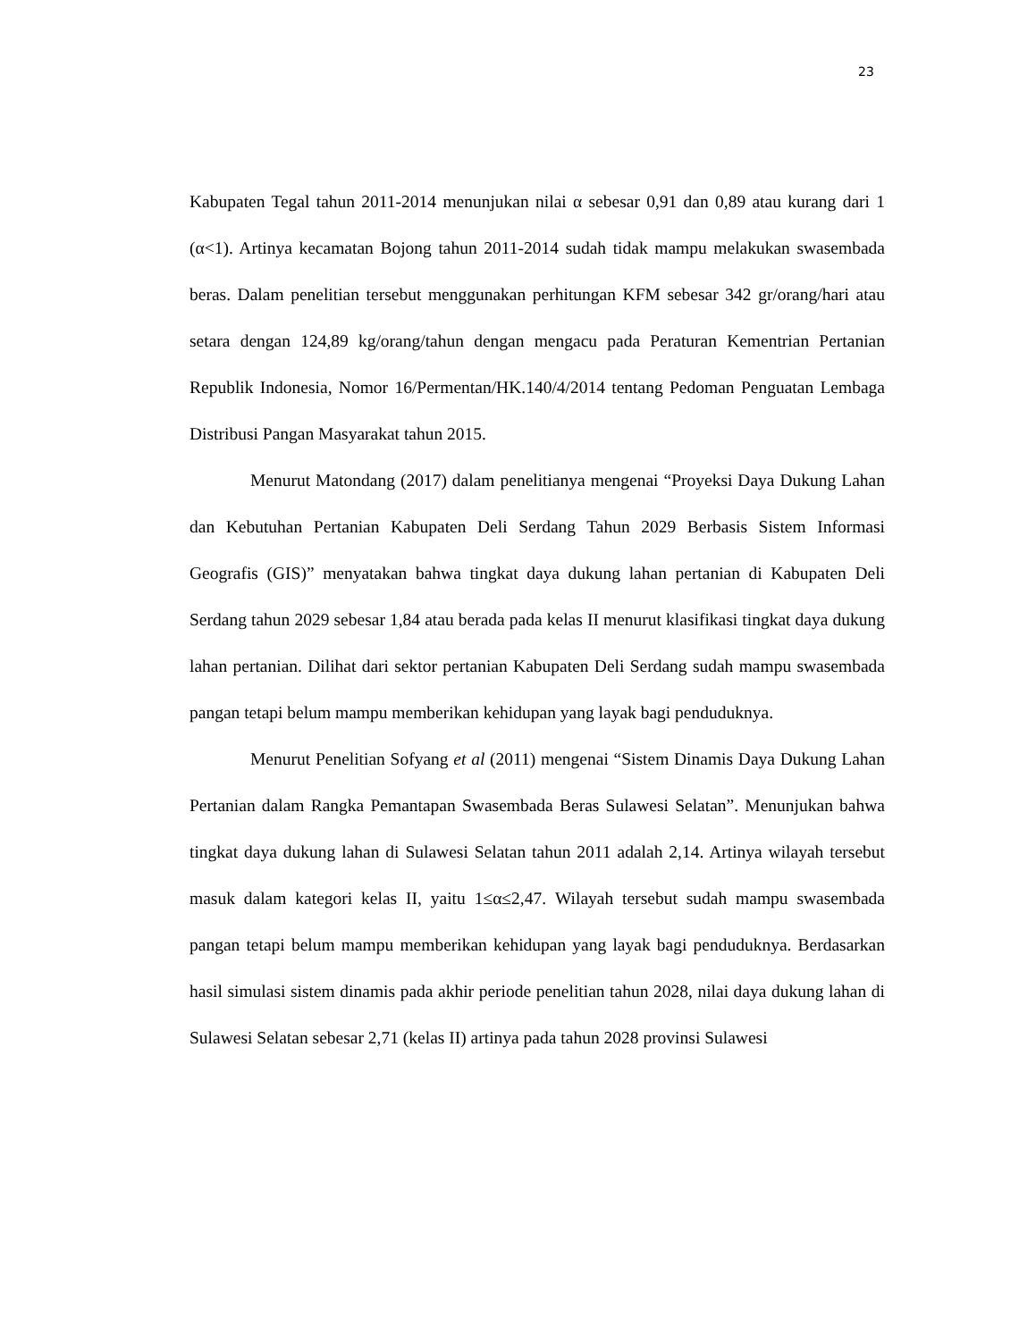23
Kabupaten Tegal tahun 2011-2014 menunjukan nilai α sebesar 0,91 dan 0,89 atau kurang dari 1 (α<1). Artinya kecamatan Bojong tahun 2011-2014 sudah tidak mampu melakukan swasembada beras. Dalam penelitian tersebut menggunakan perhitungan KFM sebesar 342 gr/orang/hari atau setara dengan 124,89 kg/orang/tahun dengan mengacu pada Peraturan Kementrian Pertanian Republik Indonesia, Nomor 16/Permentan/HK.140/4/2014 tentang Pedoman Penguatan Lembaga Distribusi Pangan Masyarakat tahun 2015.
Menurut Matondang (2017) dalam penelitianya mengenai “Proyeksi Daya Dukung Lahan dan Kebutuhan Pertanian Kabupaten Deli Serdang Tahun 2029 Berbasis Sistem Informasi Geografis (GIS)” menyatakan bahwa tingkat daya dukung lahan pertanian di Kabupaten Deli Serdang tahun 2029 sebesar 1,84 atau berada pada kelas II menurut klasifikasi tingkat daya dukung lahan pertanian. Dilihat dari sektor pertanian Kabupaten Deli Serdang sudah mampu swasembada pangan tetapi belum mampu memberikan kehidupan yang layak bagi penduduknya.
Menurut Penelitian Sofyang et al (2011) mengenai “Sistem Dinamis Daya Dukung Lahan Pertanian dalam Rangka Pemantapan Swasembada Beras Sulawesi Selatan”. Menunjukan bahwa tingkat daya dukung lahan di Sulawesi Selatan tahun 2011 adalah 2,14. Artinya wilayah tersebut masuk dalam kategori kelas II, yaitu 1≤α≤2,47. Wilayah tersebut sudah mampu swasembada pangan tetapi belum mampu memberikan kehidupan yang layak bagi penduduknya. Berdasarkan hasil simulasi sistem dinamis pada akhir periode penelitian tahun 2028, nilai daya dukung lahan di Sulawesi Selatan sebesar 2,71 (kelas II) artinya pada tahun 2028 provinsi Sulawesi